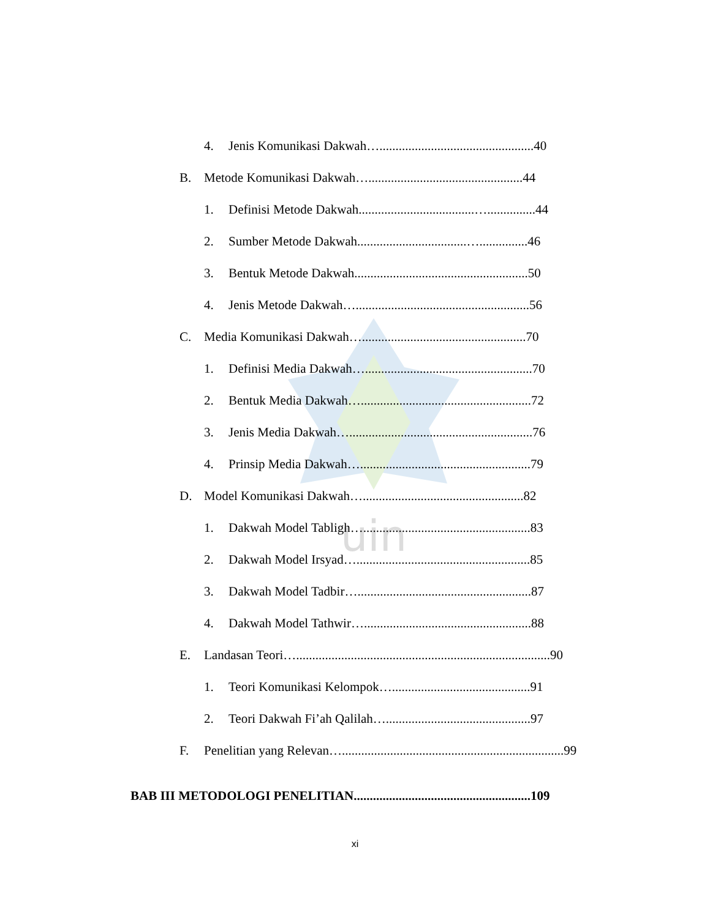uin
4. Jenis Komunikasi Dakwah…................................................40
B. Metode Komunikasi Dakwah…................................................44
1. Definisi Metode Dakwah....................................…...............44
2. Sumber Metode Dakwah..................................…...............46
3. Bentuk Metode Dakwah......................................................50
4. Jenis Metode Dakwah…......................................................56
C. Media Komunikasi Dakwah…...................................................70
1. Definisi Media Dakwah…....................................................70
2. Bentuk Media Dakwah….....................................................72
3. Jenis Media Dakwah….........................................................76
4. Prinsip Media Dakwah….....................................................79
D. Model Komunikasi Dakwah…..................................................82
1. Dakwah Model Tabligh…....................................................83
2. Dakwah Model Irsyad…......................................................85
3. Dakwah Model Tadbir…......................................................87
4. Dakwah Model Tathwir…....................................................88
E. Landasan Teori…...............................................................................90
1. Teori Komunikasi Kelompok…...........................................91
2. Teori Dakwah Fi’ah Qalilah….............................................97
F. Penelitian yang Relevan….....................................................................99
BAB III METODOLOGI PENELITIAN.......................................................109
xi